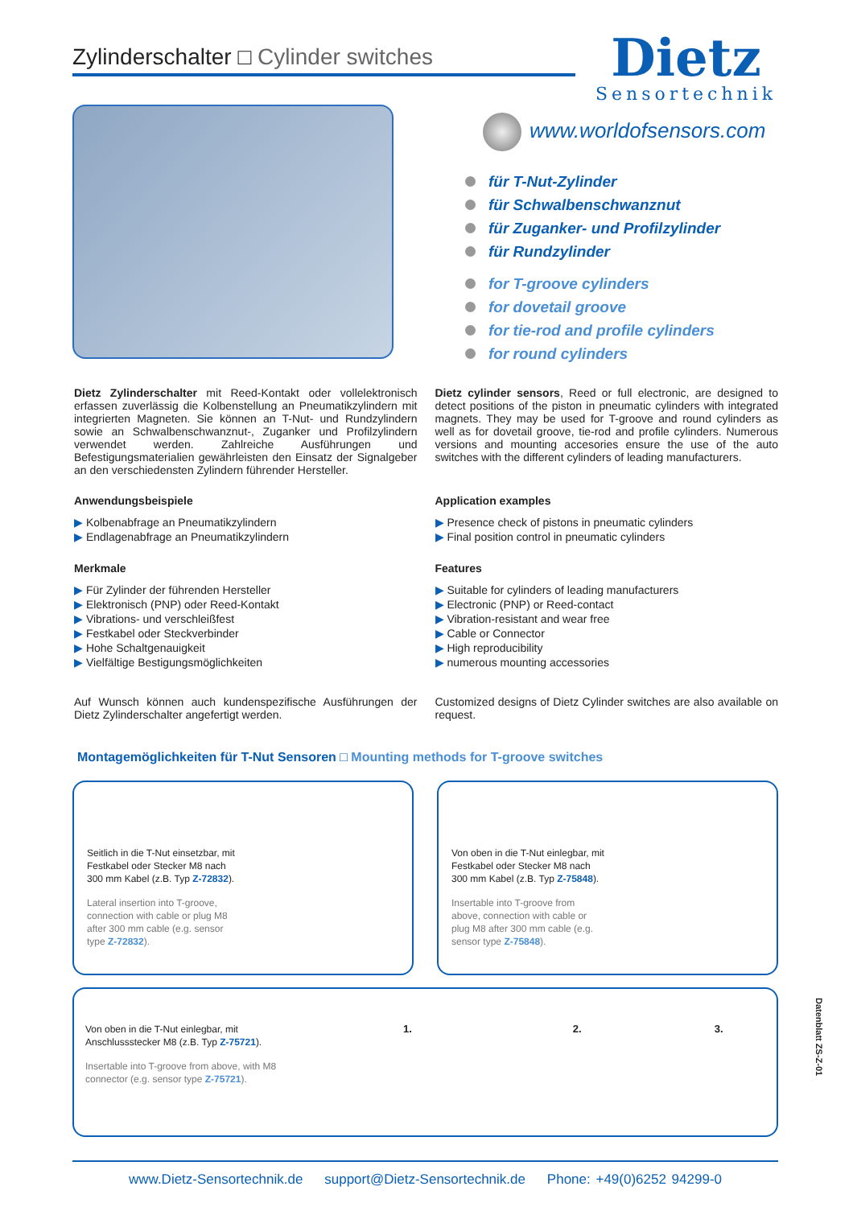Zylinderschalter □ Cylinder switches
Dietz
Sensortechnik
www.worldofsensors.com
für T-Nut-Zylinder
für Schwalbenschwanznut
für Zuganker- und Profilzylinder
für Rundzylinder
for T-groove cylinders
for dovetail groove
for tie-rod and profile cylinders
for round cylinders
Dietz Zylinderschalter mit Reed-Kontakt oder vollelektronisch erfassen zuverlässig die Kolbenstellung an Pneumatikzylindern mit integrierten Magneten. Sie können an T-Nut- und Rundzylindern sowie an Schwalbenschwanznut-, Zuganker und Profilzylindern verwendet werden. Zahlreiche Ausführungen und Befestigungsmaterialien gewährleisten den Einsatz der Signalgeber an den verschiedensten Zylindern führender Hersteller.
Anwendungsbeispiele
▶ Kolbenabfrage an Pneumatikzylindern
▶ Endlagenabfrage an Pneumatikzylindern
Merkmale
▶ Für Zylinder der führenden Hersteller
▶ Elektronisch (PNP) oder Reed-Kontakt
▶ Vibrations- und verschleißfest
▶ Festkabel oder Steckverbinder
▶ Hohe Schaltgenauigkeit
▶ Vielfältige Bestigungsmöglichkeiten
Auf Wunsch können auch kundenspezifische Ausführungen der Dietz Zylinderschalter angefertigt werden.
Dietz cylinder sensors, Reed or full electronic, are designed to detect positions of the piston in pneumatic cylinders with integrated magnets. They may be used for T-groove and round cylinders as well as for dovetail groove, tie-rod and profile cylinders. Numerous versions and mounting accesories ensure the use of the auto switches with the different cylinders of leading manufacturers.
Application examples
▶ Presence check of pistons in pneumatic cylinders
▶ Final position control in pneumatic cylinders
Features
▶ Suitable for cylinders of leading manufacturers
▶ Electronic (PNP) or Reed-contact
▶ Vibration-resistant and wear free
▶ Cable or Connector
▶ High reproducibility
▶ numerous mounting accessories
Customized designs of Dietz Cylinder switches are also available on request.
Montagemöglichkeiten für T-Nut Sensoren □ Mounting methods for T-groove switches
Seitlich in die T-Nut einsetzbar, mit Festkabel oder Stecker M8 nach 300 mm Kabel (z.B. Typ Z-72832).
Lateral insertion into T-groove, connection with cable or plug M8 after 300 mm cable (e.g. sensor type Z-72832).
Von oben in die T-Nut einlegbar, mit Festkabel oder Stecker M8 nach 300 mm Kabel (z.B. Typ Z-75848).
Insertable into T-groove from above, connection with cable or plug M8 after 300 mm cable (e.g. sensor type Z-75848).
Von oben in die T-Nut einlegbar, mit Anschlussstecker M8 (z.B. Typ Z-75721).
Insertable into T-groove from above, with M8 connector (e.g. sensor type Z-75721).
1. 2. 3.
Datenblatt ZS-Z-01
www.Dietz-Sensortechnik.de support@Dietz-Sensortechnik.de Phone: +49(0)6252 94299-0